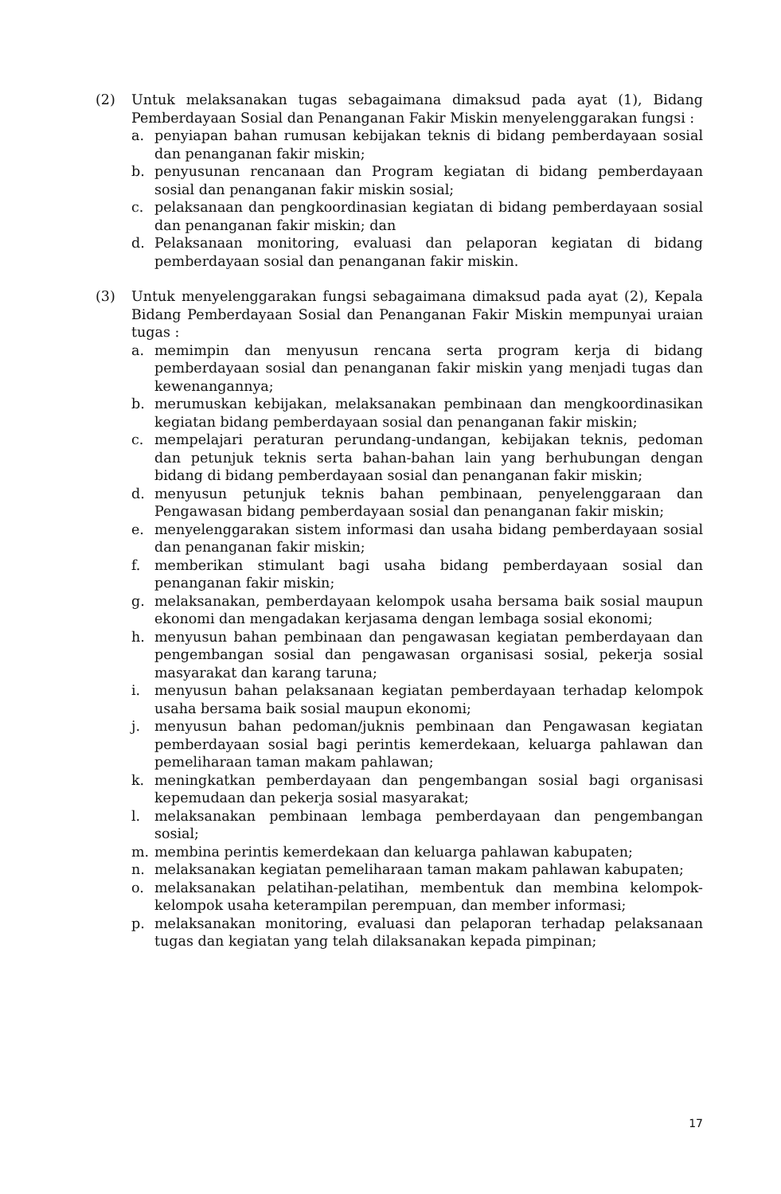(2) Untuk melaksanakan tugas sebagaimana dimaksud pada ayat (1), Bidang Pemberdayaan Sosial dan Penanganan Fakir Miskin menyelenggarakan fungsi :
a. penyiapan bahan rumusan kebijakan teknis di bidang pemberdayaan sosial dan penanganan fakir miskin;
b. penyusunan rencanaan dan Program kegiatan di bidang pemberdayaan sosial dan penanganan fakir miskin sosial;
c. pelaksanaan dan pengkoordinasian kegiatan di bidang pemberdayaan sosial dan penanganan fakir miskin; dan
d. Pelaksanaan monitoring, evaluasi dan pelaporan kegiatan di bidang pemberdayaan sosial dan penanganan fakir miskin.
(3) Untuk menyelenggarakan fungsi sebagaimana dimaksud pada ayat (2), Kepala Bidang Pemberdayaan Sosial dan Penanganan Fakir Miskin mempunyai uraian tugas :
a. memimpin dan menyusun rencana serta program kerja di bidang pemberdayaan sosial dan penanganan fakir miskin yang menjadi tugas dan kewenangannya;
b. merumuskan kebijakan, melaksanakan pembinaan dan mengkoordinasikan kegiatan bidang pemberdayaan sosial dan penanganan fakir miskin;
c. mempelajari peraturan perundang-undangan, kebijakan teknis, pedoman dan petunjuk teknis serta bahan-bahan lain yang berhubungan dengan bidang di bidang pemberdayaan sosial dan penanganan fakir miskin;
d. menyusun petunjuk teknis bahan pembinaan, penyelenggaraan dan Pengawasan bidang pemberdayaan sosial dan penanganan fakir miskin;
e. menyelenggarakan sistem informasi dan usaha bidang pemberdayaan sosial dan penanganan fakir miskin;
f. memberikan stimulant bagi usaha bidang pemberdayaan sosial dan penanganan fakir miskin;
g. melaksanakan, pemberdayaan kelompok usaha bersama baik sosial maupun ekonomi dan mengadakan kerjasama dengan lembaga sosial ekonomi;
h. menyusun bahan pembinaan dan pengawasan kegiatan pemberdayaan dan pengembangan sosial dan pengawasan organisasi sosial, pekerja sosial masyarakat dan karang taruna;
i. menyusun bahan pelaksanaan kegiatan pemberdayaan terhadap kelompok usaha bersama baik sosial maupun ekonomi;
j. menyusun bahan pedoman/juknis pembinaan dan Pengawasan kegiatan pemberdayaan sosial bagi perintis kemerdekaan, keluarga pahlawan dan pemeliharaan taman makam pahlawan;
k. meningkatkan pemberdayaan dan pengembangan sosial bagi organisasi kepemudaan dan pekerja sosial masyarakat;
l. melaksanakan pembinaan lembaga pemberdayaan dan pengembangan sosial;
m. membina perintis kemerdekaan dan keluarga pahlawan kabupaten;
n. melaksanakan kegiatan pemeliharaan taman makam pahlawan kabupaten;
o. melaksanakan pelatihan-pelatihan, membentuk dan membina kelompok-kelompok usaha keterampilan perempuan, dan member informasi;
p. melaksanakan monitoring, evaluasi dan pelaporan terhadap pelaksanaan tugas dan kegiatan yang telah dilaksanakan kepada pimpinan;
17